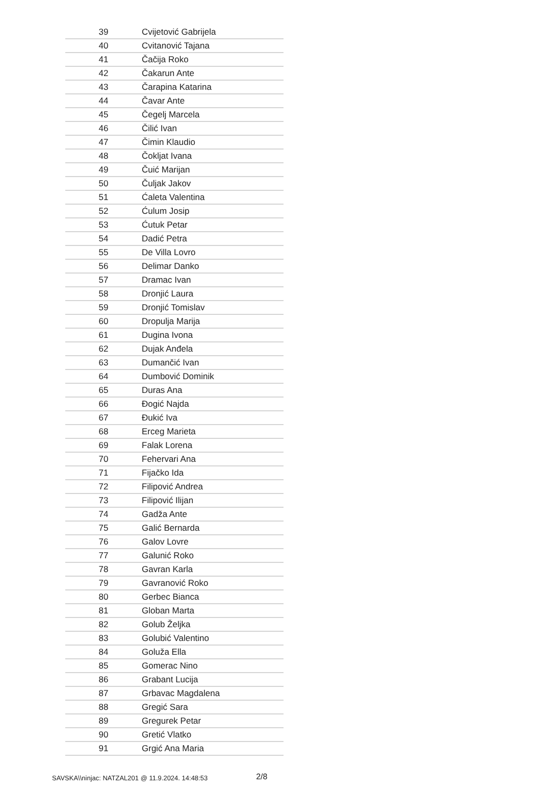| 39 | Cvijetović Gabrijela |
| 40 | Cvitanović Tajana |
| 41 | Čačija Roko |
| 42 | Čakarun Ante |
| 43 | Čarapina Katarina |
| 44 | Čavar Ante |
| 45 | Čegelj Marcela |
| 46 | Čilić Ivan |
| 47 | Čimin Klaudio |
| 48 | Čokljat Ivana |
| 49 | Čuić Marijan |
| 50 | Čuljak Jakov |
| 51 | Ćaleta Valentina |
| 52 | Ćulum Josip |
| 53 | Ćutuk Petar |
| 54 | Dadić Petra |
| 55 | De Villa Lovro |
| 56 | Delimar Danko |
| 57 | Dramac Ivan |
| 58 | Dronjić Laura |
| 59 | Dronjić Tomislav |
| 60 | Dropulja Marija |
| 61 | Dugina Ivona |
| 62 | Dujak Anđela |
| 63 | Dumančić Ivan |
| 64 | Dumbović Dominik |
| 65 | Duras Ana |
| 66 | Đogić Najda |
| 67 | Đukić Iva |
| 68 | Erceg Marieta |
| 69 | Falak Lorena |
| 70 | Fehervari Ana |
| 71 | Fijačko Ida |
| 72 | Filipović Andrea |
| 73 | Filipović Ilijan |
| 74 | Gadža Ante |
| 75 | Galić Bernarda |
| 76 | Galov Lovre |
| 77 | Galunić Roko |
| 78 | Gavran Karla |
| 79 | Gavranović Roko |
| 80 | Gerbec Bianca |
| 81 | Globan Marta |
| 82 | Golub Željka |
| 83 | Golubić Valentino |
| 84 | Goluža Ella |
| 85 | Gomerac Nino |
| 86 | Grabant Lucija |
| 87 | Grbavac Magdalena |
| 88 | Gregić Sara |
| 89 | Gregurek Petar |
| 90 | Gretić Vlatko |
| 91 | Grgić Ana Maria |
SAVSKA\\ninjac: NATZAL201 @ 11.9.2024. 14:48:53 2/8